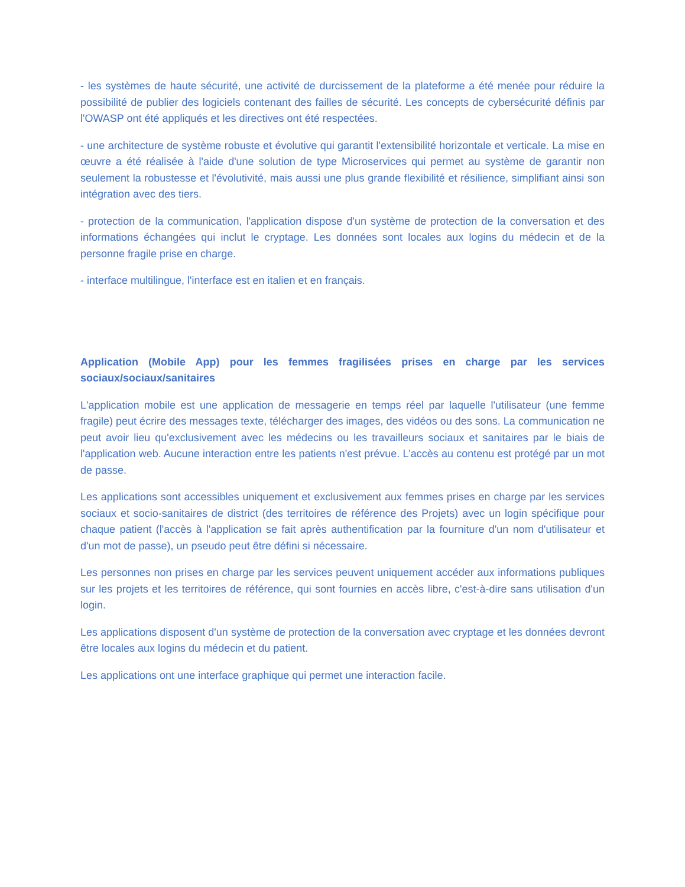- les systèmes de haute sécurité, une activité de durcissement de la plateforme a été menée pour réduire la possibilité de publier des logiciels contenant des failles de sécurité. Les concepts de cybersécurité définis par l'OWASP ont été appliqués et les directives ont été respectées.
- une architecture de système robuste et évolutive qui garantit l'extensibilité horizontale et verticale. La mise en œuvre a été réalisée à l'aide d'une solution de type Microservices qui permet au système de garantir non seulement la robustesse et l'évolutivité, mais aussi une plus grande flexibilité et résilience, simplifiant ainsi son intégration avec des tiers.
- protection de la communication, l'application dispose d'un système de protection de la conversation et des informations échangées qui inclut le cryptage. Les données sont locales aux logins du médecin et de la personne fragile prise en charge.
- interface multilingue, l'interface est en italien et en français.
Application (Mobile App) pour les femmes fragilisées prises en charge par les services sociaux/sociaux/sanitaires
L'application mobile est une application de messagerie en temps réel par laquelle l'utilisateur (une femme fragile) peut écrire des messages texte, télécharger des images, des vidéos ou des sons. La communication ne peut avoir lieu qu'exclusivement avec les médecins ou les travailleurs sociaux et sanitaires par le biais de l'application web. Aucune interaction entre les patients n'est prévue. L'accès au contenu est protégé par un mot de passe.
Les applications sont accessibles uniquement et exclusivement aux femmes prises en charge par les services sociaux et socio-sanitaires de district (des territoires de référence des Projets) avec un login spécifique pour chaque patient (l'accès à l'application se fait après authentification par la fourniture d'un nom d'utilisateur et d'un mot de passe), un pseudo peut être défini si nécessaire.
Les personnes non prises en charge par les services peuvent uniquement accéder aux informations publiques sur les projets et les territoires de référence, qui sont fournies en accès libre, c'est-à-dire sans utilisation d'un login.
Les applications disposent d'un système de protection de la conversation avec cryptage et les données devront être locales aux logins du médecin et du patient.
Les applications ont une interface graphique qui permet une interaction facile.